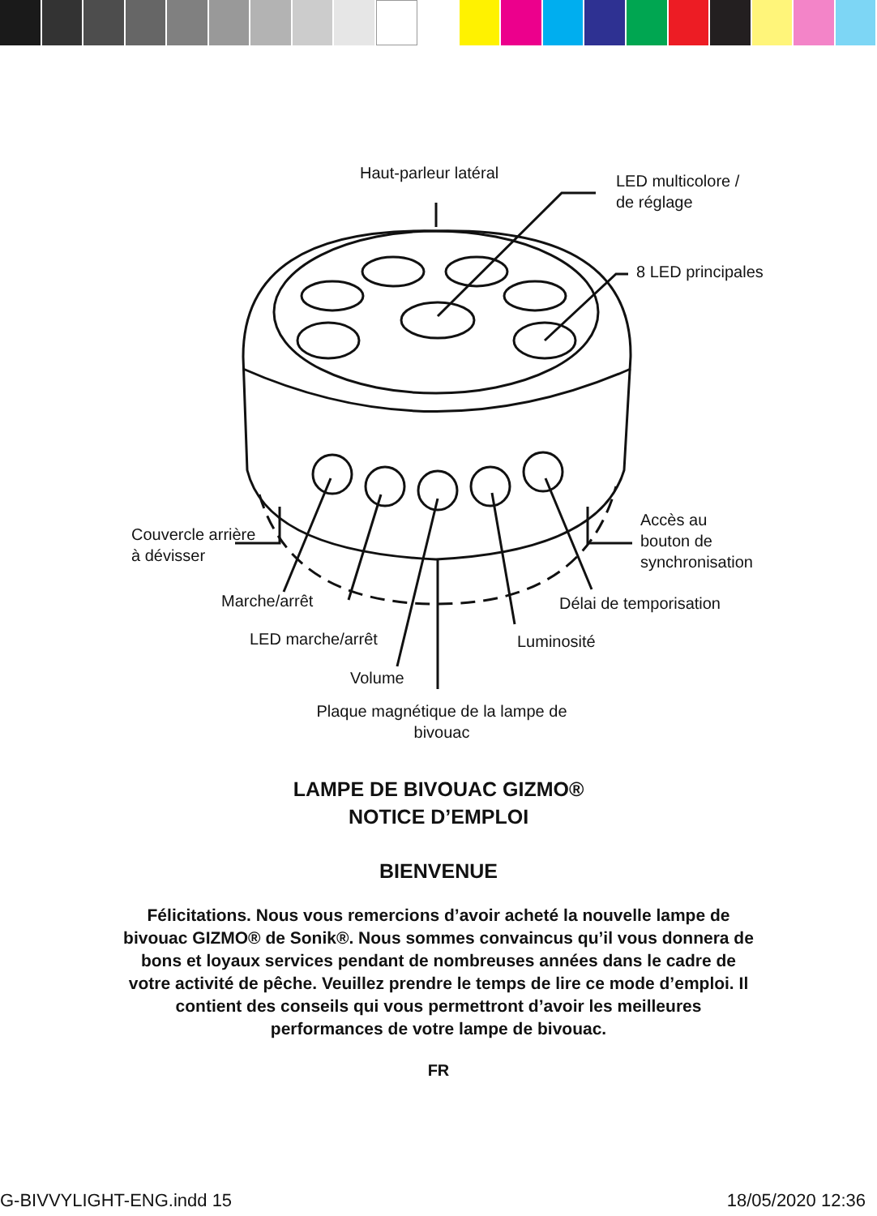Haut-parleur latéral
LED multicolore /
de réglage
8 LED principales
Couvercle arrière
à dévisser
Accès au
bouton de
synchronisation
Marche/arrêt Délai de temporisation
LED marche/arrêt Luminosité
Volume
Plaque magnétique de la lampe de bivouac
LAMPE DE BIVOUAC GIZMO®
NOTICE D’EMPLOI
BIENVENUE
Félicitations. Nous vous remercions d’avoir acheté la nouvelle lampe de bivouac GIZMO® de Sonik®. Nous sommes convaincus qu’il vous donnera de bons et loyaux services pendant de nombreuses années dans le cadre de votre activité de pêche. Veuillez prendre le temps de lire ce mode d’emploi. Il contient des conseils qui vous permettront d’avoir les meilleures performances de votre lampe de bivouac.
FR
G-BIVVYLIGHT-ENG.indd 15 18/05/2020 12:36